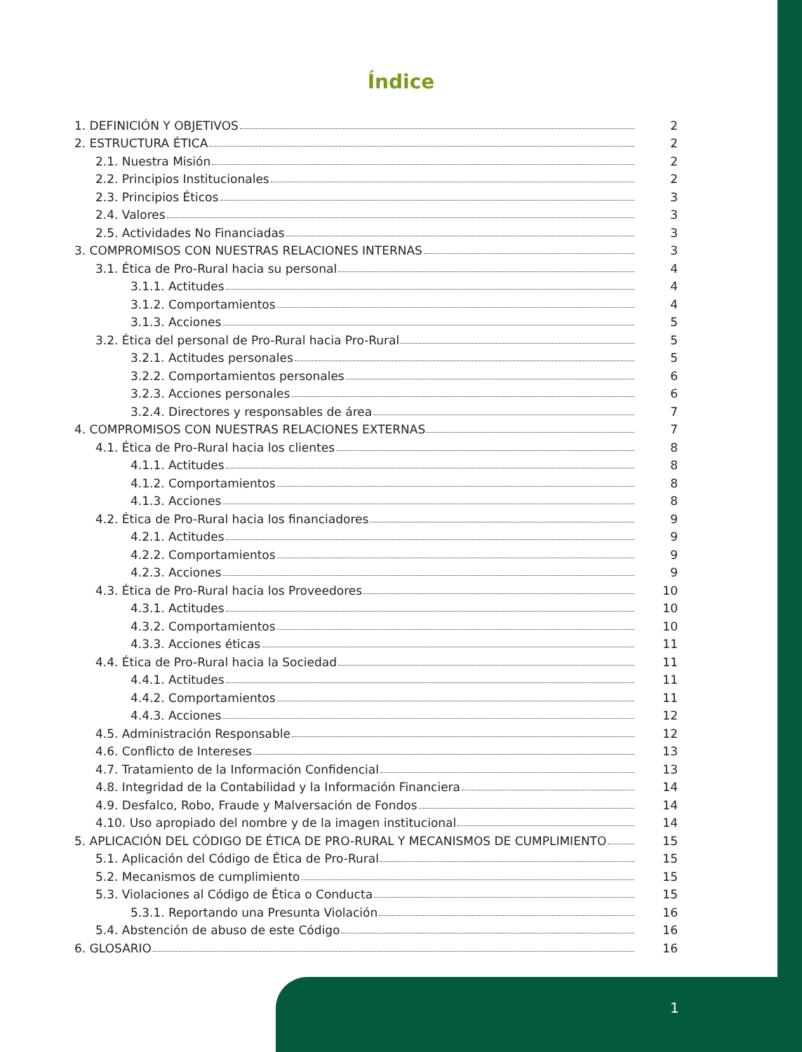Índice
1. DEFINICIÓN Y OBJETIVOS 2
2. ESTRUCTURA ÉTICA 2
2.1. Nuestra Misión 2
2.2. Principios Institucionales 2
2.3. Principios Éticos 3
2.4. Valores 3
2.5. Actividades No Financiadas 3
3. COMPROMISOS CON NUESTRAS RELACIONES INTERNAS 3
3.1. Ética de Pro-Rural hacia su personal 4
3.1.1. Actitudes 4
3.1.2. Comportamientos 4
3.1.3. Acciones 5
3.2. Ética del personal de Pro-Rural hacia Pro-Rural 5
3.2.1. Actitudes personales 5
3.2.2. Comportamientos personales 6
3.2.3. Acciones personales 6
3.2.4. Directores y responsables de área 7
4. COMPROMISOS CON NUESTRAS RELACIONES EXTERNAS 7
4.1. Ética de Pro-Rural hacia los clientes 8
4.1.1. Actitudes 8
4.1.2. Comportamientos 8
4.1.3. Acciones 8
4.2. Ética de Pro-Rural hacia los financiadores 9
4.2.1. Actitudes 9
4.2.2. Comportamientos 9
4.2.3. Acciones 9
4.3. Ética de Pro-Rural hacia los Proveedores 10
4.3.1. Actitudes 10
4.3.2. Comportamientos 10
4.3.3. Acciones éticas 11
4.4. Ética de Pro-Rural hacia la Sociedad 11
4.4.1. Actitudes 11
4.4.2. Comportamientos 11
4.4.3. Acciones 12
4.5. Administración Responsable 12
4.6. Conflicto de Intereses 13
4.7. Tratamiento de la Información Confidencial 13
4.8. Integridad de la Contabilidad y la Información Financiera 14
4.9. Desfalco, Robo, Fraude y Malversación de Fondos 14
4.10. Uso apropiado del nombre y de la imagen institucional 14
5. APLICACIÓN DEL CÓDIGO DE ÉTICA DE PRO-RURAL Y MECANISMOS DE CUMPLIMIENTO 15
5.1. Aplicación del Código de Ética de Pro-Rural 15
5.2. Mecanismos de cumplimiento 15
5.3. Violaciones al Código de Ética o Conducta 15
5.3.1. Reportando una Presunta Violación 16
5.4. Abstención de abuso de este Código 16
6. GLOSARIO 16
1